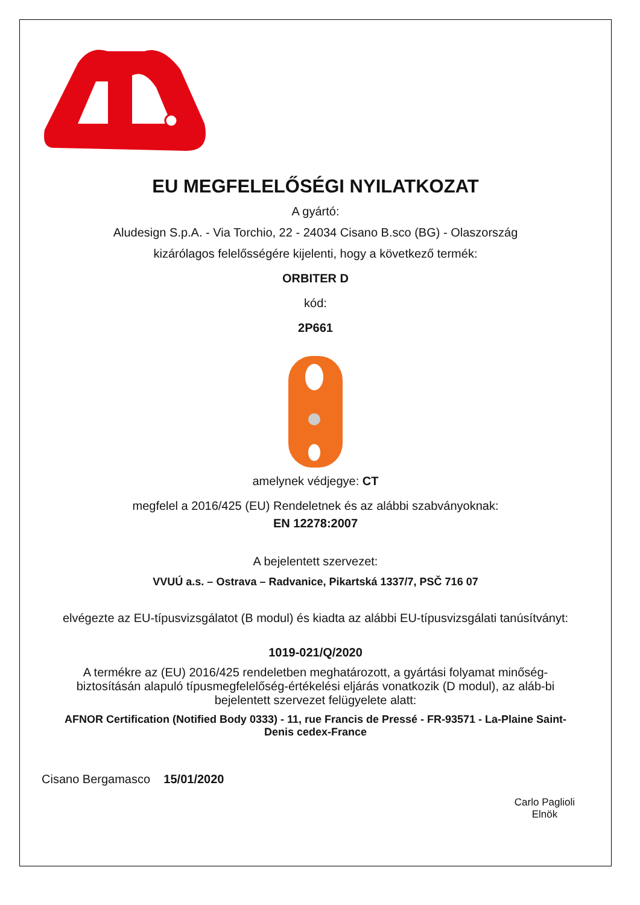EU MEGFELELŐSÉGI NYILATKOZAT
A gyártó:
Aludesign S.p.A. - Via Torchio, 22 - 24034 Cisano B.sco (BG) - Olaszország
kizárólagos felelősségére kijelenti, hogy a következő termék:
ORBITER D
kód:
2P661
amelynek védjegye: CT
megfelel a 2016/425 (EU) Rendeletnek és az alábbi szabványoknak:
EN 12278:2007
A bejelentett szervezet:
VVUÚ a.s. – Ostrava – Radvanice, Pikartská 1337/7, PSČ 716 07
elvégezte az EU-típusvizsgálatot (B modul) és kiadta az alábbi EU-típusvizsgálati tanúsítványt:
1019-021/Q/2020
A termékre az (EU) 2016/425 rendeletben meghatározott, a gyártási folyamat minőség-biztosításán alapuló típusmegfelelőség-értékelési eljárás vonatkozik (D modul), az aláb-bi bejelentett szervezet felügyelete alatt:
AFNOR Certification (Notified Body 0333) - 11, rue Francis de Pressé - FR-93571 - La-Plaine Saint-Denis cedex-France
Cisano Bergamasco 15/01/2020
Carlo Paglioli
Elnök